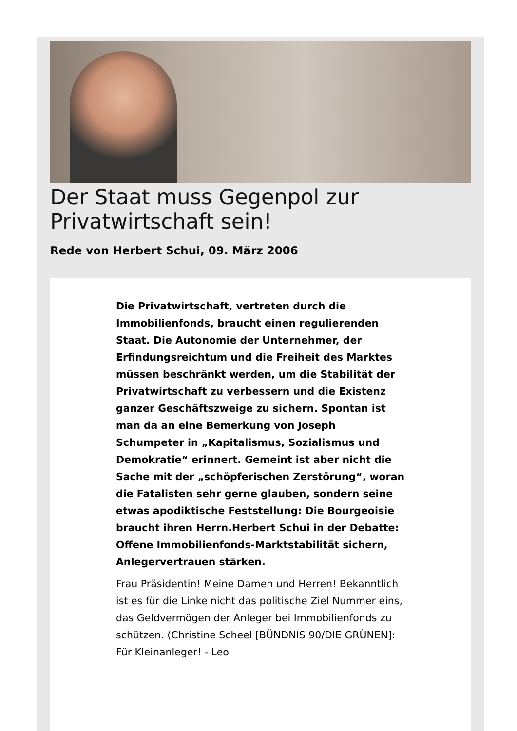Der Staat muss Gegenpol zur Privatwirtschaft sein!
Rede von Herbert Schui, 09. März 2006
Die Privatwirtschaft, vertreten durch die Immobilienfonds, braucht einen regulierenden Staat. Die Autonomie der Unternehmer, der Erfindungsreichtum und die Freiheit des Marktes müssen beschränkt werden, um die Stabilität der Privatwirtschaft zu verbessern und die Existenz ganzer Geschäftszweige zu sichern. Spontan ist man da an eine Bemerkung von Joseph Schumpeter in „Kapitalismus, Sozialismus und Demokratie“ erinnert. Gemeint ist aber nicht die Sache mit der „schöpferischen Zerstörung“, woran die Fatalisten sehr gerne glauben, sondern seine etwas apodiktische Feststellung: Die Bourgeoisie braucht ihren Herrn.Herbert Schui in der Debatte: Offene Immobilienfonds-Marktstabilität sichern, Anlegervertrauen stärken.
Frau Präsidentin! Meine Damen und Herren! Bekanntlich ist es für die Linke nicht das politische Ziel Nummer eins, das Geldvermögen der Anleger bei Immobilienfonds zu schützen. (Christine Scheel [BÜNDNIS 90/DIE GRÜNEN]: Für Kleinanleger! - Leo